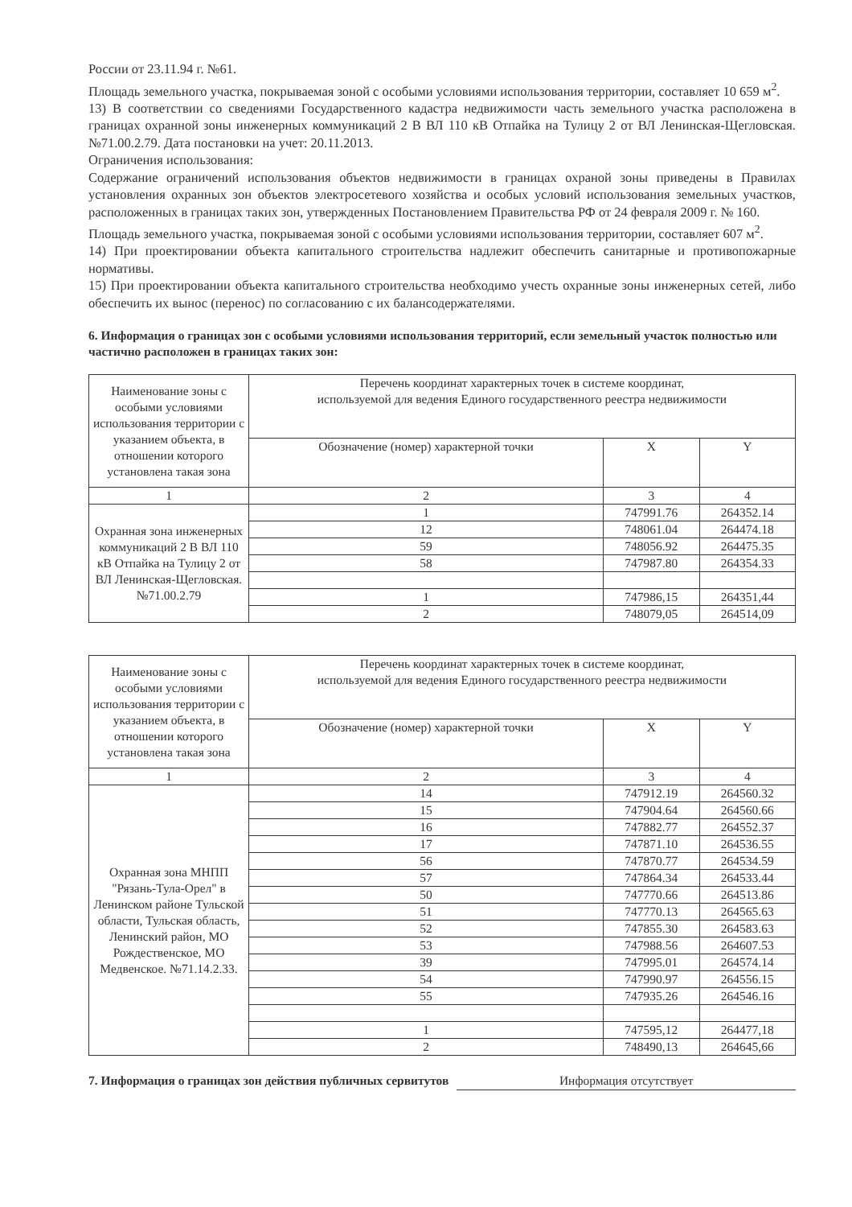России от 23.11.94 г. №61.
Площадь земельного участка, покрываемая зоной с особыми условиями использования территории, составляет 10 659 м<sup>2</sup>.
13) В соответствии со сведениями Государственного кадастра недвижимости часть земельного участка расположена в границах охранной зоны инженерных коммуникаций 2 В ВЛ 110 кВ Отпайка на Тулицу 2 от ВЛ Ленинская-Щегловская. №71.00.2.79. Дата постановки на учет: 20.11.2013.
Ограничения использования:
Содержание ограничений использования объектов недвижимости в границах охраной зоны приведены в Правилах установления охранных зон объектов электросетевого хозяйства и особых условий использования земельных участков, расположенных в границах таких зон, утвержденных Постановлением Правительства РФ от 24 февраля 2009 г. № 160.
Площадь земельного участка, покрываемая зоной с особыми условиями использования территории, составляет 607 м<sup>2</sup>.
14) При проектировании объекта капитального строительства надлежит обеспечить санитарные и противопожарные нормативы.
15) При проектировании объекта капитального строительства необходимо учесть охранные зоны инженерных сетей, либо обеспечить их вынос (перенос) по согласованию с их балансодержателями.
6. Информация о границах зон с особыми условиями использования территорий, если земельный участок полностью или частично расположен в границах таких зон:
| Наименование зоны с особыми условиями использования территории с указанием объекта, в отношении которого установлена такая зона | Перечень координат характерных точек в системе координат, используемой для ведения Единого государственного реестра недвижимости | | |
| --- | --- | --- | --- |
| | Обозначение (номер) характерной точки | X | Y |
| 1 | 2 | 3 | 4 |
| Охранная зона инженерных коммуникаций 2 В ВЛ 110 кВ Отпайка на Тулицу 2 от ВЛ Ленинская-Щегловская. №71.00.2.79 | 1 | 747991.76 | 264352.14 |
| | 12 | 748061.04 | 264474.18 |
| | 59 | 748056.92 | 264475.35 |
| | 58 | 747987.80 | 264354.33 |
| | 1 | 747986,15 | 264351,44 |
| | 2 | 748079,05 | 264514,09 |
| Наименование зоны с особыми условиями использования территории с указанием объекта, в отношении которого установлена такая зона | Перечень координат характерных точек в системе координат, используемой для ведения Единого государственного реестра недвижимости | | |
| --- | --- | --- | --- |
| | Обозначение (номер) характерной точки | X | Y |
| 1 | 2 | 3 | 4 |
| Охранная зона МНПП "Рязань-Тула-Орел" в Ленинском районе Тульской области, Тульская область, Ленинский район, МО Рождественское, МО Медвенское. №71.14.2.33. | 14 | 747912.19 | 264560.32 |
| | 15 | 747904.64 | 264560.66 |
| | 16 | 747882.77 | 264552.37 |
| | 17 | 747871.10 | 264536.55 |
| | 56 | 747870.77 | 264534.59 |
| | 57 | 747864.34 | 264533.44 |
| | 50 | 747770.66 | 264513.86 |
| | 51 | 747770.13 | 264565.63 |
| | 52 | 747855.30 | 264583.63 |
| | 53 | 747988.56 | 264607.53 |
| | 39 | 747995.01 | 264574.14 |
| | 54 | 747990.97 | 264556.15 |
| | 55 | 747935.26 | 264546.16 |
| | 1 | 747595,12 | 264477,18 |
| | 2 | 748490,13 | 264645,66 |
7. Информация о границах зон действия публичных сервитутов Информация отсутствует